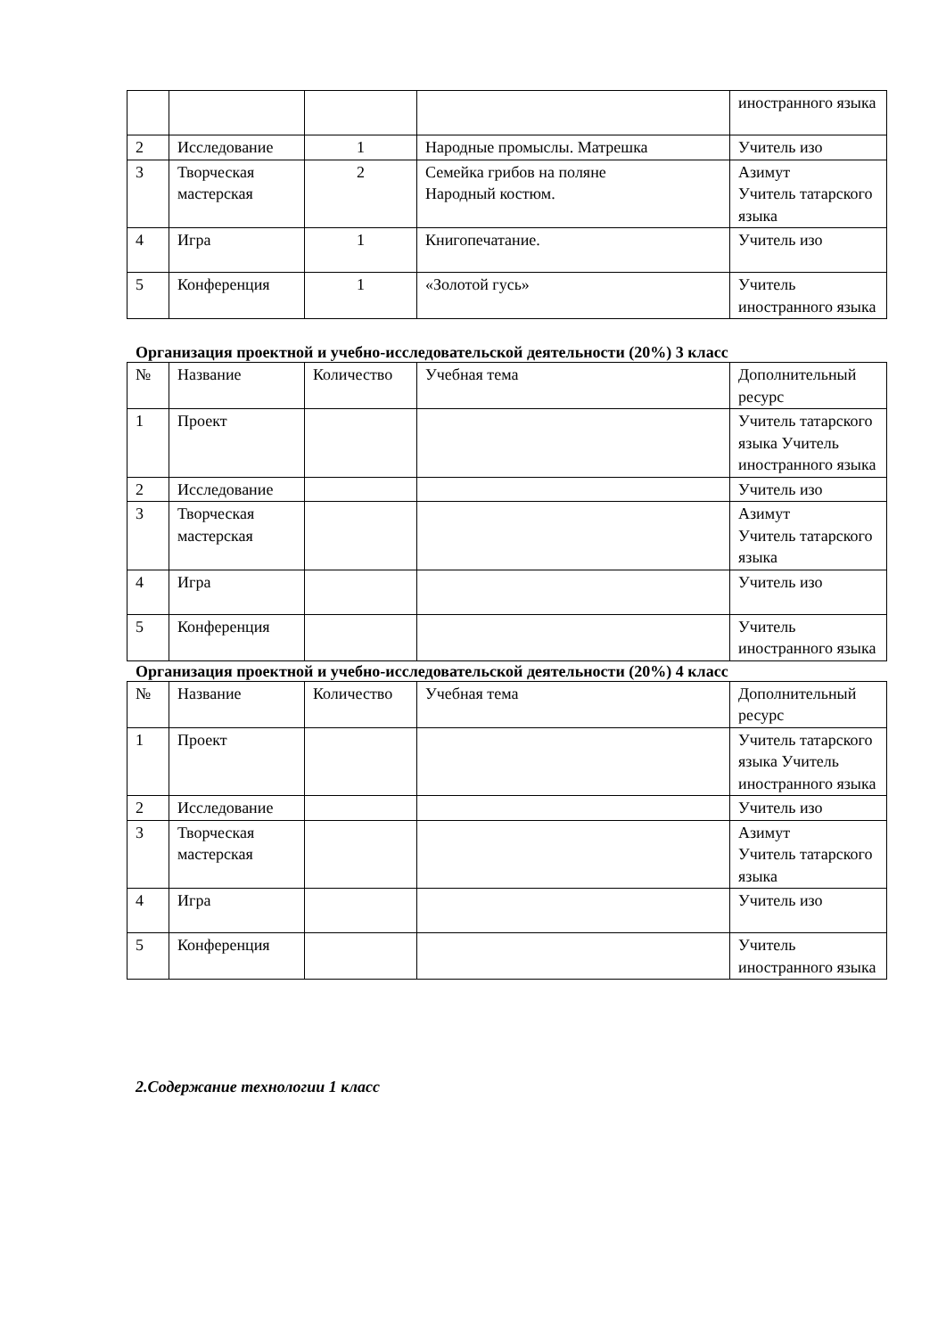| | | | | иностранного языка |
| 2 | Исследование | 1 | Народные промыслы. Матрешка | Учитель изо |
| 3 | Творческая мастерская | 2 | Семейка грибов на поляне Народный костюм. | Азимут Учитель татарского языка |
| 4 | Игра | 1 | Книгопечатание. | Учитель изо |
| 5 | Конференция | 1 | «Золотой гусь» | Учитель иностранного языка |
Организация проектной и учебно-исследовательской деятельности (20%) 3 класс
| № | Название | Количество | Учебная тема | Дополнительный ресурс |
| --- | --- | --- | --- | --- |
| 1 | Проект | | | Учитель татарского языка Учитель иностранного языка |
| 2 | Исследование | | | Учитель изо |
| 3 | Творческая мастерская | | | Азимут Учитель татарского языка |
| 4 | Игра | | | Учитель изо |
| 5 | Конференция | | | Учитель иностранного языка |
Организация проектной и учебно-исследовательской деятельности (20%) 4 класс
| № | Название | Количество | Учебная тема | Дополнительный ресурс |
| --- | --- | --- | --- | --- |
| 1 | Проект | | | Учитель татарского языка Учитель иностранного языка |
| 2 | Исследование | | | Учитель изо |
| 3 | Творческая мастерская | | | Азимут Учитель татарского языка |
| 4 | Игра | | | Учитель изо |
| 5 | Конференция | | | Учитель иностранного языка |
2.Содержание технологии 1 класс